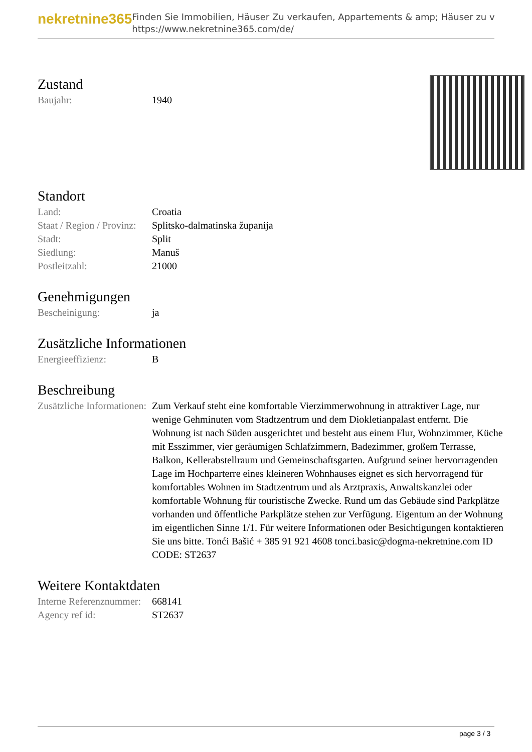nekretnine365
Finden Sie Immobilien, Häuser Zu verkaufen, Appartements & amp; Häuser zu v
https://www.nekretnine365.com/de/
Zustand
| Baujahr: | 1940 |
Standort
| Land: | Croatia |
| Staat / Region / Provinz: | Splitsko-dalmatinska županija |
| Stadt: | Split |
| Siedlung: | Manuš |
| Postleitzahl: | 21000 |
Genehmigungen
| Bescheinigung: | ja |
Zusätzliche Informationen
| Energieeffizienz: | B |
Beschreibung
| Zusätzliche Informationen: | Zum Verkauf steht eine komfortable Vierzimmerwohnung in attraktiver Lage, nur wenige Gehminuten vom Stadtzentrum und dem Diokletianpalast entfernt. Die Wohnung ist nach Süden ausgerichtet und besteht aus einem Flur, Wohnzimmer, Küche mit Esszimmer, vier geräumigen Schlafzimmern, Badezimmer, großem Terrasse, Balkon, Kellerabstellraum und Gemeinschaftsgarten. Aufgrund seiner hervorragenden Lage im Hochparterre eines kleineren Wohnhauses eignet es sich hervorragend für komfortables Wohnen im Stadtzentrum und als Arztpraxis, Anwaltskanzlei oder komfortable Wohnung für touristische Zwecke. Rund um das Gebäude sind Parkplätze vorhanden und öffentliche Parkplätze stehen zur Verfügung. Eigentum an der Wohnung im eigentlichen Sinne 1/1. Für weitere Informationen oder Besichtigungen kontaktieren Sie uns bitte. Tonći Bašić + 385 91 921 4608 tonci.basic@dogma-nekretnine.com ID CODE: ST2637 |
Weitere Kontaktdaten
| Interne Referenznummer: | 668141 |
| Agency ref id: | ST2637 |
page 3 / 3